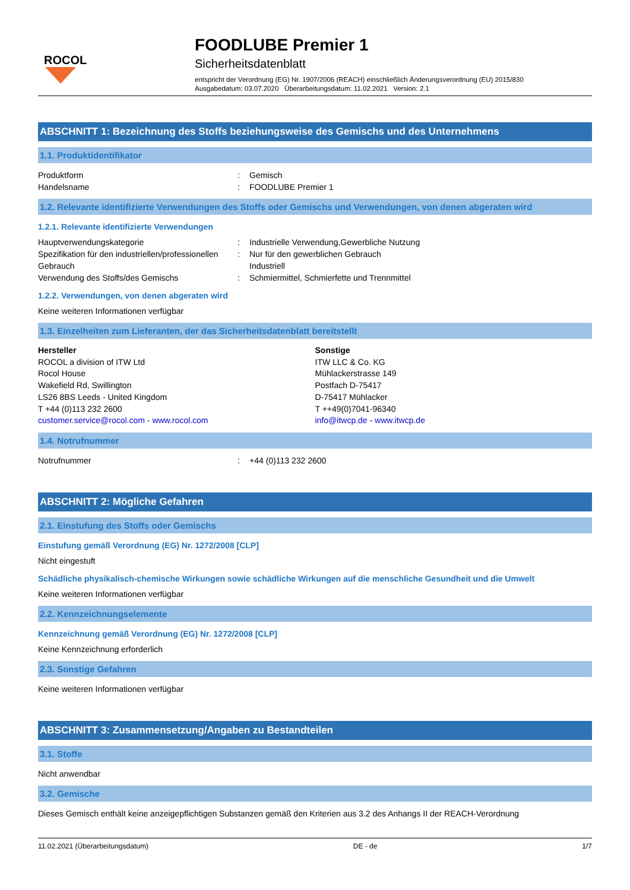ROCOL
FOODLUBE Premier 1
Sicherheitsdatenblatt
entspricht der Verordnung (EG) Nr. 1907/2006 (REACH) einschließlich Änderungsverordnung (EU) 2015/830
Ausgabedatum: 03.07.2020 Überarbeitungsdatum: 11.02.2021 Version: 2.1
ABSCHNITT 1: Bezeichnung des Stoffs beziehungsweise des Gemischs und des Unternehmens
1.1. Produktidentifikator
Produktform : Gemisch
Handelsname : FOODLUBE Premier 1
1.2. Relevante identifizierte Verwendungen des Stoffs oder Gemischs und Verwendungen, von denen abgeraten wird
1.2.1. Relevante identifizierte Verwendungen
Hauptverwendungskategorie : Industrielle Verwendung,Gewerbliche Nutzung
Spezifikation für den industriellen/professionellen Gebrauch
: Nur für den gewerblichen Gebrauch
Industriell
Verwendung des Stoffs/des Gemischs : Schmiermittel, Schmierfette und Trennmittel
1.2.2. Verwendungen, von denen abgeraten wird
Keine weiteren Informationen verfügbar
1.3. Einzelheiten zum Lieferanten, der das Sicherheitsdatenblatt bereitstellt
Hersteller
ROCOL a division of ITW Ltd
Rocol House
Wakefield Rd, Swillington
LS26 8BS Leeds - United Kingdom
T +44 (0)113 232 2600
customer.service@rocol.com - www.rocol.com
Sonstige
ITW LLC & Co. KG
Mühlackerstrasse 149
Postfach D-75417
D-75417 Mühlacker
T ++49(0)7041-96340
info@itwcp.de - www.itwcp.de
1.4. Notrufnummer
Notrufnummer : +44 (0)113 232 2600
ABSCHNITT 2: Mögliche Gefahren
2.1. Einstufung des Stoffs oder Gemischs
Einstufung gemäß Verordnung (EG) Nr. 1272/2008 [CLP]
Nicht eingestuft
Schädliche physikalisch-chemische Wirkungen sowie schädliche Wirkungen auf die menschliche Gesundheit und die Umwelt
Keine weiteren Informationen verfügbar
2.2. Kennzeichnungselemente
Kennzeichnung gemäß Verordnung (EG) Nr. 1272/2008 [CLP]
Keine Kennzeichnung erforderlich
2.3. Sonstige Gefahren
Keine weiteren Informationen verfügbar
ABSCHNITT 3: Zusammensetzung/Angaben zu Bestandteilen
3.1. Stoffe
Nicht anwendbar
3.2. Gemische
Dieses Gemisch enthält keine anzeigepflichtigen Substanzen gemäß den Kriterien aus 3.2 des Anhangs II der REACH-Verordnung
11.02.2021 (Überarbeitungsdatum) DE - de 1/7